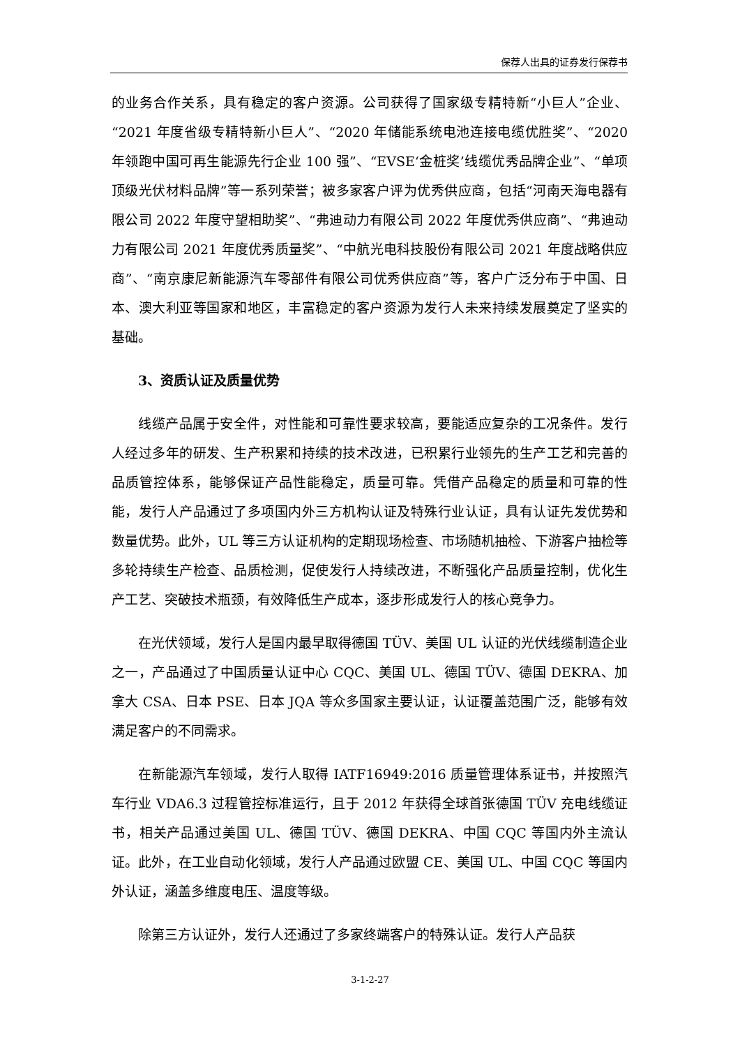保荐人出具的证券发行保荐书
的业务合作关系，具有稳定的客户资源。公司获得了国家级专精特新“小巨人”企业、“2021 年度省级专精特新小巨人”、“2020 年储能系统电池连接电缆优胜奖”、“2020 年领跑中国可再生能源先行企业 100 强”、“EVSE‘金桩奖’线缆优秀品牌企业”、“单项顶级光伏材料品牌”等一系列荣誉；被多家客户评为优秀供应商，包括“河南天海电器有限公司 2022 年度守望相助奖”、“弗迪动力有限公司 2022 年度优秀供应商”、“弗迪动力有限公司 2021 年度优秀质量奖”、“中航光电科技股份有限公司 2021 年度战略供应商”、“南京康尼新能源汽车零部件有限公司优秀供应商”等，客户广泛分布于中国、日本、澳大利亚等国家和地区，丰富稳定的客户资源为发行人未来持续发展奠定了坚实的基础。
3、资质认证及质量优势
线缆产品属于安全件，对性能和可靠性要求较高，要能适应复杂的工况条件。发行人经过多年的研发、生产积累和持续的技术改进，已积累行业领先的生产工艺和完善的品质管控体系，能够保证产品性能稳定，质量可靠。凭借产品稳定的质量和可靠的性能，发行人产品通过了多项国内外三方机构认证及特殊行业认证，具有认证先发优势和数量优势。此外，UL 等三方认证机构的定期现场检查、市场随机抽检、下游客户抽检等多轮持续生产检查、品质检测，促使发行人持续改进，不断强化产品质量控制，优化生产工艺、突破技术瓶颈，有效降低生产成本，逐步形成发行人的核心竞争力。
在光伏领域，发行人是国内最早取得德国 TÜV、美国 UL 认证的光伏线缆制造企业之一，产品通过了中国质量认证中心 CQC、美国 UL、德国 TÜV、德国 DEKRA、加拿大 CSA、日本 PSE、日本 JQA 等众多国家主要认证，认证覆盖范围广泛，能够有效满足客户的不同需求。
在新能源汽车领域，发行人取得 IATF16949:2016 质量管理体系证书，并按照汽车行业 VDA6.3 过程管控标准运行，且于 2012 年获得全球首张德国 TÜV 充电线缆证书，相关产品通过美国 UL、德国 TÜV、德国 DEKRA、中国 CQC 等国内外主流认证。此外，在工业自动化领域，发行人产品通过欧盟 CE、美国 UL、中国 CQC 等国内外认证，涵盖多维度电压、温度等级。
除第三方认证外，发行人还通过了多家终端客户的特殊认证。发行人产品获
3-1-2-27